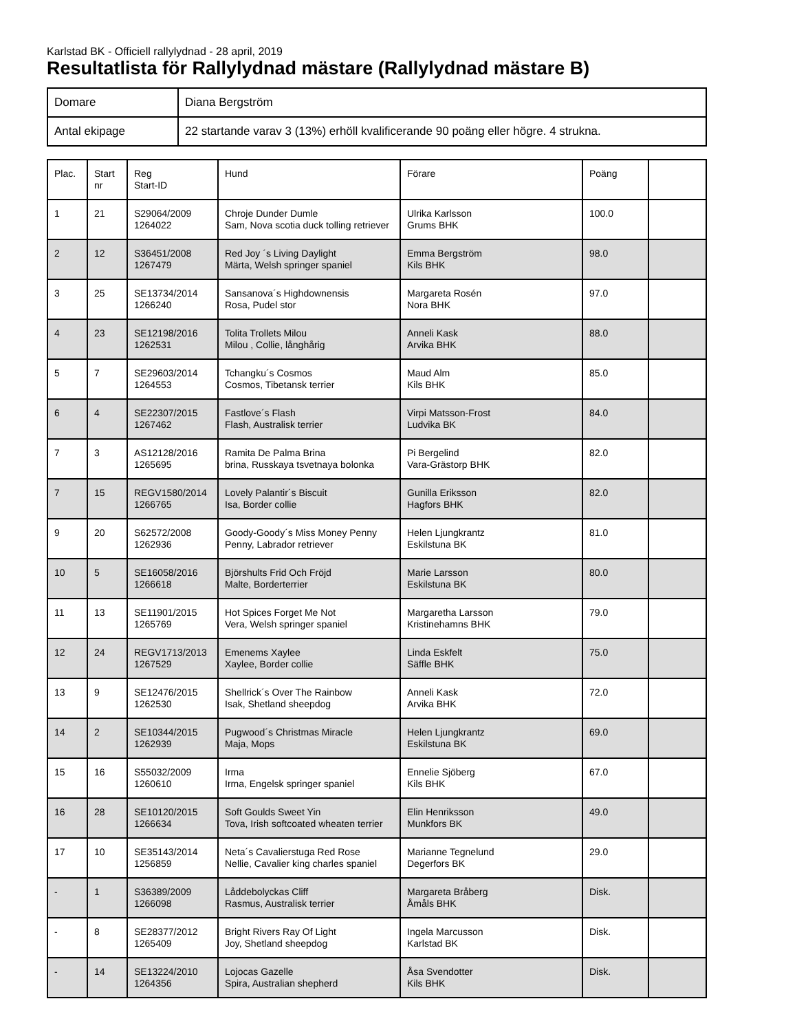Karlstad BK - Officiell rallylydnad - 28 april, 2019
Resultatlista för Rallylydnad mästare (Rallylydnad mästare B)
| Domare | Diana Bergström |
| Antal ekipage | 22 startande varav 3 (13%) erhöll kvalificerande 90 poäng eller högre. 4 strukna. |
| Plac. | Start nr | Reg Start-ID | Hund | Förare | Poäng | |
| --- | --- | --- | --- | --- | --- | --- |
| 1 | 21 | S29064/2009 1264022 | Chroje Dunder Dumle Sam, Nova scotia duck tolling retriever | Ulrika Karlsson Grums BHK | 100.0 | |
| 2 | 12 | S36451/2008 1267479 | Red Joy ´s Living Daylight Märta, Welsh springer spaniel | Emma Bergström Kils BHK | 98.0 | |
| 3 | 25 | SE13734/2014 1266240 | Sansanova´s Highdownensis Rosa, Pudel stor | Margareta Rosén Nora BHK | 97.0 | |
| 4 | 23 | SE12198/2016 1262531 | Tolita Trollets Milou Milou , Collie, långhårig | Anneli Kask Arvika BHK | 88.0 | |
| 5 | 7 | SE29603/2014 1264553 | Tchangku´s Cosmos Cosmos, Tibetansk terrier | Maud Alm Kils BHK | 85.0 | |
| 6 | 4 | SE22307/2015 1267462 | Fastlove´s Flash Flash, Australisk terrier | Virpi Matsson-Frost Ludvika BK | 84.0 | |
| 7 | 3 | AS12128/2016 1265695 | Ramita De Palma Brina brina, Russkaya tsvetnaya bolonka | Pi Bergelind Vara-Grästorp BHK | 82.0 | |
| 7 | 15 | REGV1580/2014 1266765 | Lovely Palantir´s Biscuit Isa, Border collie | Gunilla Eriksson Hagfors BHK | 82.0 | |
| 9 | 20 | S62572/2008 1262936 | Goody-Goody´s Miss Money Penny Penny, Labrador retriever | Helen Ljungkrantz Eskilstuna BK | 81.0 | |
| 10 | 5 | SE16058/2016 1266618 | Björshults Frid Och Fröjd Malte, Borderterrier | Marie Larsson Eskilstuna BK | 80.0 | |
| 11 | 13 | SE11901/2015 1265769 | Hot Spices Forget Me Not Vera, Welsh springer spaniel | Margaretha Larsson Kristinehamns BHK | 79.0 | |
| 12 | 24 | REGV1713/2013 1267529 | Emenems Xaylee Xaylee, Border collie | Linda Eskfelt Säffle BHK | 75.0 | |
| 13 | 9 | SE12476/2015 1262530 | Shellrick´s Over The Rainbow Isak, Shetland sheepdog | Anneli Kask Arvika BHK | 72.0 | |
| 14 | 2 | SE10344/2015 1262939 | Pugwood´s Christmas Miracle Maja, Mops | Helen Ljungkrantz Eskilstuna BK | 69.0 | |
| 15 | 16 | S55032/2009 1260610 | Irma Irma, Engelsk springer spaniel | Ennelie Sjöberg Kils BHK | 67.0 | |
| 16 | 28 | SE10120/2015 1266634 | Soft Goulds Sweet Yin Tova, Irish softcoated wheaten terrier | Elin Henriksson Munkfors BK | 49.0 | |
| 17 | 10 | SE35143/2014 1256859 | Neta´s Cavalierstuga Red Rose Nellie, Cavalier king charles spaniel | Marianne Tegnelund Degerfors BK | 29.0 | |
| - | 1 | S36389/2009 1266098 | Låddebolyckas Cliff Rasmus, Australisk terrier | Margareta Bråberg Åmåls BHK | Disk. | |
| - | 8 | SE28377/2012 1265409 | Bright Rivers Ray Of Light Joy, Shetland sheepdog | Ingela Marcusson Karlstad BK | Disk. | |
| - | 14 | SE13224/2010 1264356 | Lojocas Gazelle Spira, Australian shepherd | Åsa Svendotter Kils BHK | Disk. | |